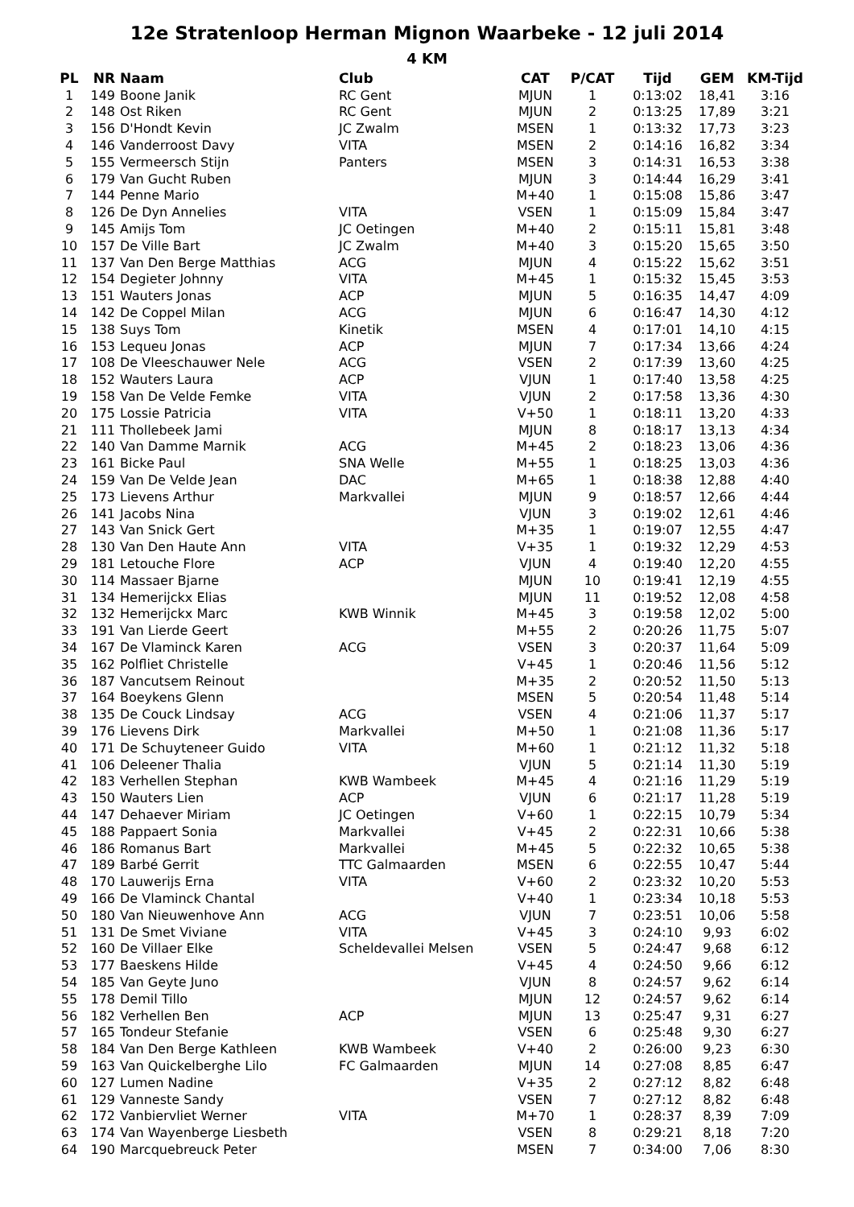12e Stratenloop Herman Mignon Waarbeke - 12 juli 2014
4 KM
| PL | NR | Naam | Club | CAT | P/CAT | Tijd | GEM | KM-Tijd |
| --- | --- | --- | --- | --- | --- | --- | --- | --- |
| 1 | 149 | Boone Janik | RC Gent | MJUN | 1 | 0:13:02 | 18,41 | 3:16 |
| 2 | 148 | Ost Riken | RC Gent | MJUN | 2 | 0:13:25 | 17,89 | 3:21 |
| 3 | 156 | D'Hondt Kevin | JC Zwalm | MSEN | 1 | 0:13:32 | 17,73 | 3:23 |
| 4 | 146 | Vanderroost Davy | VITA | MSEN | 2 | 0:14:16 | 16,82 | 3:34 |
| 5 | 155 | Vermeersch Stijn | Panters | MSEN | 3 | 0:14:31 | 16,53 | 3:38 |
| 6 | 179 | Van Gucht Ruben | | MJUN | 3 | 0:14:44 | 16,29 | 3:41 |
| 7 | 144 | Penne Mario | | M+40 | 1 | 0:15:08 | 15,86 | 3:47 |
| 8 | 126 | De Dyn Annelies | VITA | VSEN | 1 | 0:15:09 | 15,84 | 3:47 |
| 9 | 145 | Amijs Tom | JC Oetingen | M+40 | 2 | 0:15:11 | 15,81 | 3:48 |
| 10 | 157 | De Ville Bart | JC Zwalm | M+40 | 3 | 0:15:20 | 15,65 | 3:50 |
| 11 | 137 | Van Den Berge Matthias | ACG | MJUN | 4 | 0:15:22 | 15,62 | 3:51 |
| 12 | 154 | Degieter Johnny | VITA | M+45 | 1 | 0:15:32 | 15,45 | 3:53 |
| 13 | 151 | Wauters Jonas | ACP | MJUN | 5 | 0:16:35 | 14,47 | 4:09 |
| 14 | 142 | De Coppel Milan | ACG | MJUN | 6 | 0:16:47 | 14,30 | 4:12 |
| 15 | 138 | Suys Tom | Kinetik | MSEN | 4 | 0:17:01 | 14,10 | 4:15 |
| 16 | 153 | Lequeu Jonas | ACP | MJUN | 7 | 0:17:34 | 13,66 | 4:24 |
| 17 | 108 | De Vleeschauwer Nele | ACG | VSEN | 2 | 0:17:39 | 13,60 | 4:25 |
| 18 | 152 | Wauters Laura | ACP | VJUN | 1 | 0:17:40 | 13,58 | 4:25 |
| 19 | 158 | Van De Velde Femke | VITA | VJUN | 2 | 0:17:58 | 13,36 | 4:30 |
| 20 | 175 | Lossie Patricia | VITA | V+50 | 1 | 0:18:11 | 13,20 | 4:33 |
| 21 | 111 | Thollebeek Jami | | MJUN | 8 | 0:18:17 | 13,13 | 4:34 |
| 22 | 140 | Van Damme Marnik | ACG | M+45 | 2 | 0:18:23 | 13,06 | 4:36 |
| 23 | 161 | Bicke Paul | SNA Welle | M+55 | 1 | 0:18:25 | 13,03 | 4:36 |
| 24 | 159 | Van De Velde Jean | DAC | M+65 | 1 | 0:18:38 | 12,88 | 4:40 |
| 25 | 173 | Lievens Arthur | Markvallei | MJUN | 9 | 0:18:57 | 12,66 | 4:44 |
| 26 | 141 | Jacobs Nina | | VJUN | 3 | 0:19:02 | 12,61 | 4:46 |
| 27 | 143 | Van Snick Gert | | M+35 | 1 | 0:19:07 | 12,55 | 4:47 |
| 28 | 130 | Van Den Haute Ann | VITA | V+35 | 1 | 0:19:32 | 12,29 | 4:53 |
| 29 | 181 | Letouche Flore | ACP | VJUN | 4 | 0:19:40 | 12,20 | 4:55 |
| 30 | 114 | Massaer Bjarne | | MJUN | 10 | 0:19:41 | 12,19 | 4:55 |
| 31 | 134 | Hemerijckx Elias | | MJUN | 11 | 0:19:52 | 12,08 | 4:58 |
| 32 | 132 | Hemerijckx Marc | KWB Winnik | M+45 | 3 | 0:19:58 | 12,02 | 5:00 |
| 33 | 191 | Van Lierde Geert | | M+55 | 2 | 0:20:26 | 11,75 | 5:07 |
| 34 | 167 | De Vlaminck Karen | ACG | VSEN | 3 | 0:20:37 | 11,64 | 5:09 |
| 35 | 162 | Polfliet Christelle | | V+45 | 1 | 0:20:46 | 11,56 | 5:12 |
| 36 | 187 | Vancutsem Reinout | | M+35 | 2 | 0:20:52 | 11,50 | 5:13 |
| 37 | 164 | Boeykens Glenn | | MSEN | 5 | 0:20:54 | 11,48 | 5:14 |
| 38 | 135 | De Couck Lindsay | ACG | VSEN | 4 | 0:21:06 | 11,37 | 5:17 |
| 39 | 176 | Lievens Dirk | Markvallei | M+50 | 1 | 0:21:08 | 11,36 | 5:17 |
| 40 | 171 | De Schuyteneer Guido | VITA | M+60 | 1 | 0:21:12 | 11,32 | 5:18 |
| 41 | 106 | Deleener Thalia | | VJUN | 5 | 0:21:14 | 11,30 | 5:19 |
| 42 | 183 | Verhellen Stephan | KWB Wambeek | M+45 | 4 | 0:21:16 | 11,29 | 5:19 |
| 43 | 150 | Wauters Lien | ACP | VJUN | 6 | 0:21:17 | 11,28 | 5:19 |
| 44 | 147 | Dehaever Miriam | JC Oetingen | V+60 | 1 | 0:22:15 | 10,79 | 5:34 |
| 45 | 188 | Pappaert Sonia | Markvallei | V+45 | 2 | 0:22:31 | 10,66 | 5:38 |
| 46 | 186 | Romanus Bart | Markvallei | M+45 | 5 | 0:22:32 | 10,65 | 5:38 |
| 47 | 189 | Barbé Gerrit | TTC Galmaarden | MSEN | 6 | 0:22:55 | 10,47 | 5:44 |
| 48 | 170 | Lauwerijs Erna | VITA | V+60 | 2 | 0:23:32 | 10,20 | 5:53 |
| 49 | 166 | De Vlaminck Chantal | | V+40 | 1 | 0:23:34 | 10,18 | 5:53 |
| 50 | 180 | Van Nieuwenhove Ann | ACG | VJUN | 7 | 0:23:51 | 10,06 | 5:58 |
| 51 | 131 | De Smet Viviane | VITA | V+45 | 3 | 0:24:10 | 9,93 | 6:02 |
| 52 | 160 | De Villaer Elke | Scheldevallei Melsen | VSEN | 5 | 0:24:47 | 9,68 | 6:12 |
| 53 | 177 | Baeskens Hilde | | V+45 | 4 | 0:24:50 | 9,66 | 6:12 |
| 54 | 185 | Van Geyte Juno | | VJUN | 8 | 0:24:57 | 9,62 | 6:14 |
| 55 | 178 | Demil Tillo | | MJUN | 12 | 0:24:57 | 9,62 | 6:14 |
| 56 | 182 | Verhellen Ben | ACP | MJUN | 13 | 0:25:47 | 9,31 | 6:27 |
| 57 | 165 | Tondeur Stefanie | | VSEN | 6 | 0:25:48 | 9,30 | 6:27 |
| 58 | 184 | Van Den Berge Kathleen | KWB Wambeek | V+40 | 2 | 0:26:00 | 9,23 | 6:30 |
| 59 | 163 | Van Quickelberghe Lilo | FC Galmaarden | MJUN | 14 | 0:27:08 | 8,85 | 6:47 |
| 60 | 127 | Lumen Nadine | | V+35 | 2 | 0:27:12 | 8,82 | 6:48 |
| 61 | 129 | Vanneste Sandy | | VSEN | 7 | 0:27:12 | 8,82 | 6:48 |
| 62 | 172 | Vanbiervliet Werner | VITA | M+70 | 1 | 0:28:37 | 8,39 | 7:09 |
| 63 | 174 | Van Wayenberge Liesbeth | | VSEN | 8 | 0:29:21 | 8,18 | 7:20 |
| 64 | 190 | Marcquebreuck Peter | | MSEN | 7 | 0:34:00 | 7,06 | 8:30 |